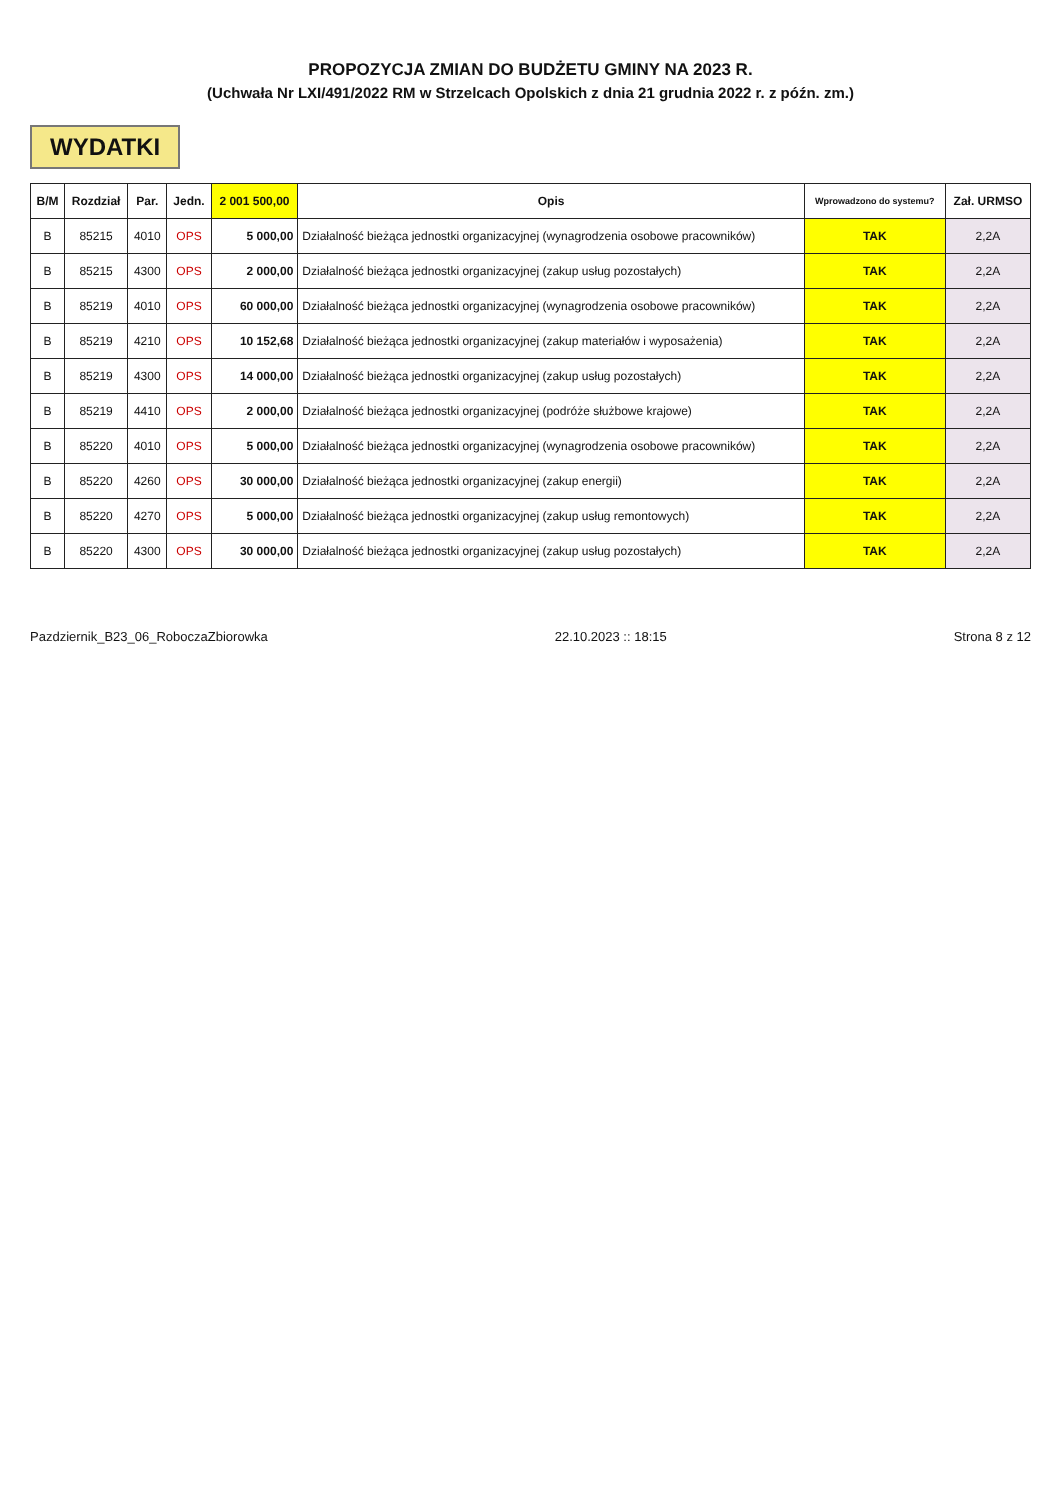PROPOZYCJA ZMIAN DO BUDŻETU GMINY NA 2023 R.
(Uchwała Nr LXI/491/2022 RM w Strzelcach Opolskich z dnia 21 grudnia 2022 r. z późn. zm.)
WYDATKI
| B/M | Rozdział | Par. | Jedn. | 2 001 500,00 | Opis | Wprowadzono do systemu? | Zał. URMSO |
| --- | --- | --- | --- | --- | --- | --- | --- |
| B | 85215 | 4010 | OPS | 5 000,00 | Działalność bieżąca jednostki organizacyjnej (wynagrodzenia osobowe pracowników) | TAK | 2,2A |
| B | 85215 | 4300 | OPS | 2 000,00 | Działalność bieżąca jednostki organizacyjnej (zakup usług pozostałych) | TAK | 2,2A |
| B | 85219 | 4010 | OPS | 60 000,00 | Działalność bieżąca jednostki organizacyjnej (wynagrodzenia osobowe pracowników) | TAK | 2,2A |
| B | 85219 | 4210 | OPS | 10 152,68 | Działalność bieżąca jednostki organizacyjnej (zakup materiałów i wyposażenia) | TAK | 2,2A |
| B | 85219 | 4300 | OPS | 14 000,00 | Działalność bieżąca jednostki organizacyjnej (zakup usług pozostałych) | TAK | 2,2A |
| B | 85219 | 4410 | OPS | 2 000,00 | Działalność bieżąca jednostki organizacyjnej (podróże służbowe krajowe) | TAK | 2,2A |
| B | 85220 | 4010 | OPS | 5 000,00 | Działalność bieżąca jednostki organizacyjnej (wynagrodzenia osobowe pracowników) | TAK | 2,2A |
| B | 85220 | 4260 | OPS | 30 000,00 | Działalność bieżąca jednostki organizacyjnej (zakup energii) | TAK | 2,2A |
| B | 85220 | 4270 | OPS | 5 000,00 | Działalność bieżąca jednostki organizacyjnej (zakup usług remontowych) | TAK | 2,2A |
| B | 85220 | 4300 | OPS | 30 000,00 | Działalność bieżąca jednostki organizacyjnej (zakup usług pozostałych) | TAK | 2,2A |
Pazdziernik_B23_06_RoboczaZbiorowka 22.10.2023 :: 18:15 Strona 8 z 12